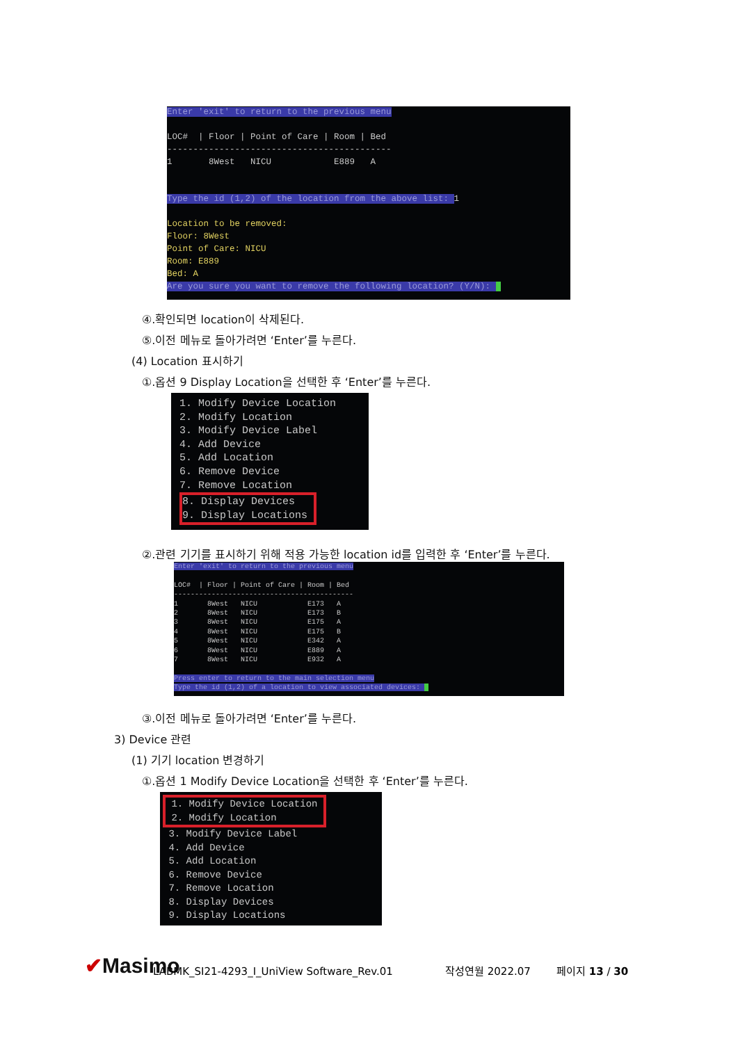Enter 'exit' to return to the previous menu LOC# | Floor | Point of Care | Room | Bed ------------------------------------------- 1 8West NICU E889 A Type the id (1,2) of the location from the above list: 1 Location to be removed: Floor: 8West Point of Care: NICU Room: E889 Bed: A Are you sure you want to remove the following location? (Y/N):
④.확인되면 location이 삭제된다.
⑤.이전 메뉴로 돌아가려면 ‘Enter’를 누른다.
(4) Location 표시하기
①.옵션 9 Display Location을 선택한 후 ‘Enter’를 누른다.
1. Modify Device Location 2. Modify Location 3. Modify Device Label 4. Add Device 5. Add Location 6. Remove Device 7. Remove Location 8. Display Devices 9. Display Locations
②.관련 기기를 표시하기 위해 적용 가능한 location id를 입력한 후 ‘Enter’를 누른다.
Enter 'exit' to return to the previous menu LOC# | Floor | Point of Care | Room | Bed ------------------------------------------- 1 8West NICU E173 A 2 8West NICU E173 B 3 8West NICU E175 A 4 8West NICU E175 B 5 8West NICU E342 A 6 8West NICU E889 A 7 8West NICU E932 A Press enter to return to the main selection menu Type the id (1,2) of a location to view associated devices:
③.이전 메뉴로 돌아가려면 ‘Enter’를 누른다.
3) Device 관련
(1) 기기 location 변경하기
①.옵션 1 Modify Device Location을 선택한 후 ‘Enter’를 누른다.
1. Modify Device Location 2. Modify Location 3. Modify Device Label 4. Add Device 5. Add Location 6. Remove Device 7. Remove Location 8. Display Devices 9. Display Locations
✔Masimo LABMK_SI21-4293_I_UniView Software_Rev.01 작성연월 2022.07 페이지 13 / 30